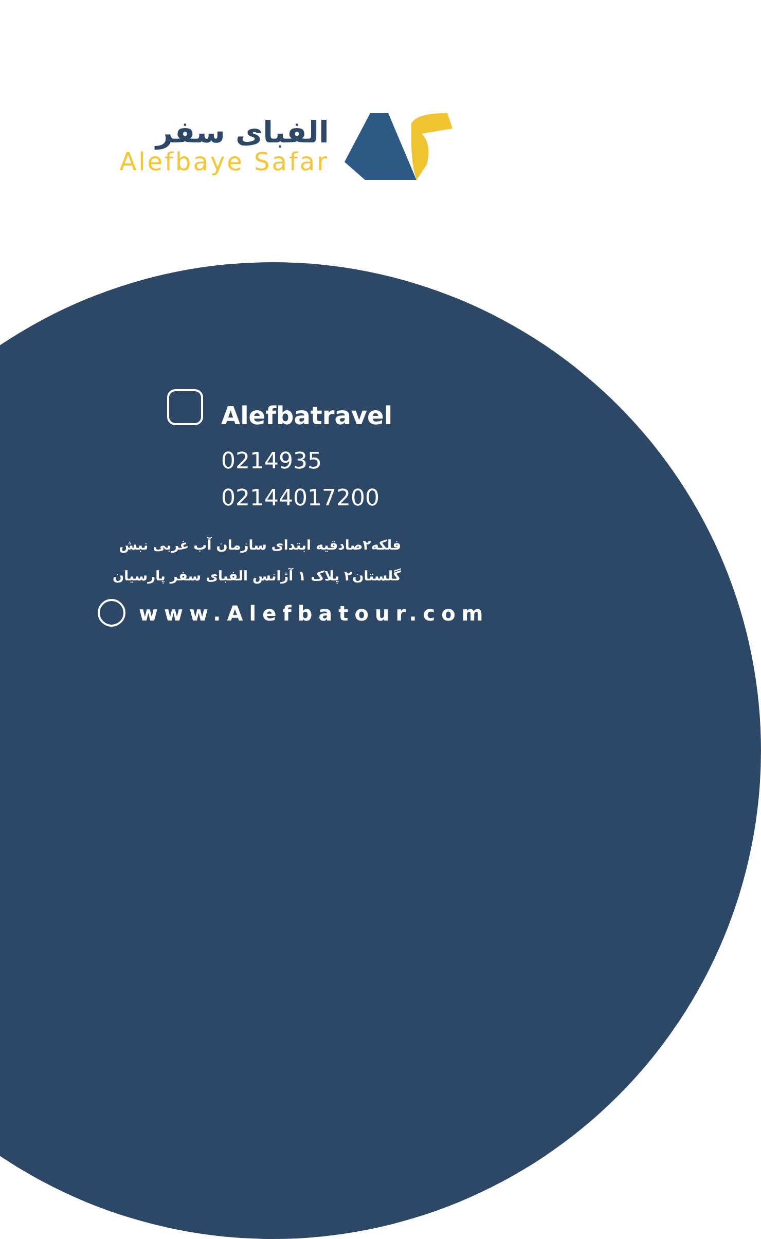الفبای سفر
Alefbaye Safar
Alefbatravel
0214935
02144017200
فلکه۲صادقیه ابتدای سازمان آب غربی نبش
گلستان۲ پلاک ۱ آژانس الفبای سفر پارسیان
www.Alefbatour.com